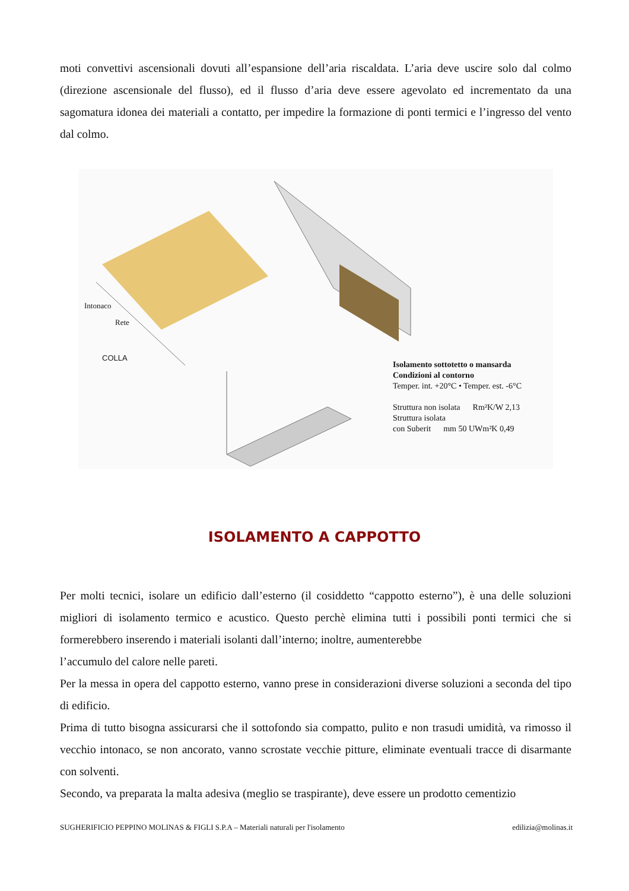moti convettivi ascensionali dovuti all’espansione dell’aria riscaldata. L’aria deve uscire solo dal colmo (direzione ascensionale del flusso), ed il flusso d’aria deve essere agevolato ed incrementato da una sagomatura idonea dei materiali a contatto, per impedire la formazione di ponti termici e l’ingresso del vento dal colmo.
Intonaco
Rete
COLLA
Isolamento sottotetto o mansarda
Condizioni al contorno
Temper. int. +20°C • Temper. est. -6°C
Struttura non isolata Rm²K/W 2,13
Struttura isolata
con Suberit mm 50 UWm²K 0,49
ISOLAMENTO A CAPPOTTO
Per molti tecnici, isolare un edificio dall’esterno (il cosiddetto “cappotto esterno”), è una delle soluzioni migliori di isolamento termico e acustico. Questo perchè elimina tutti i possibili ponti termici che si formerebbero inserendo i materiali isolanti dall’interno; inoltre, aumenterebbe
l’accumulo del calore nelle pareti.
Per la messa in opera del cappotto esterno, vanno prese in considerazioni diverse soluzioni a seconda del tipo di edificio.
Prima di tutto bisogna assicurarsi che il sottofondo sia compatto, pulito e non trasudi umidità, va rimosso il vecchio intonaco, se non ancorato, vanno scrostate vecchie pitture, eliminate eventuali tracce di disarmante con solventi.
Secondo, va preparata la malta adesiva (meglio se traspirante), deve essere un prodotto cementizio
SUGHERIFICIO PEPPINO MOLINAS & FIGLI S.P.A – Materiali naturali per l'isolamento edilizia@molinas.it